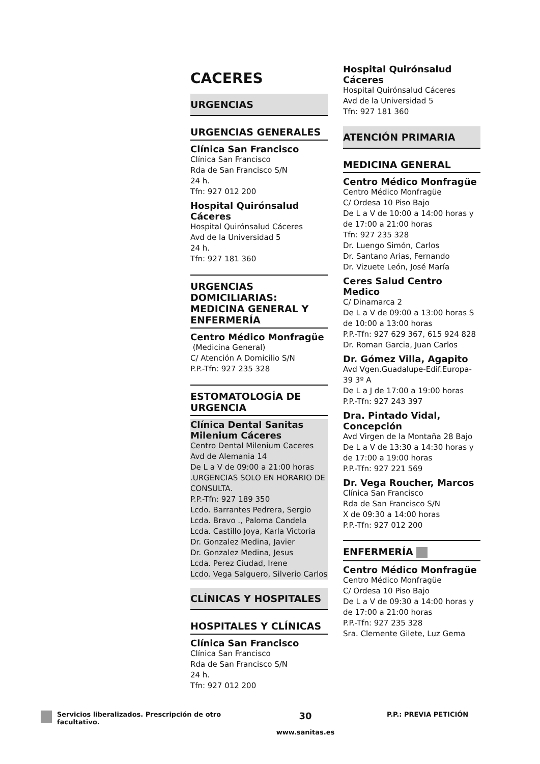CACERES
URGENCIAS
URGENCIAS GENERALES
Clínica San Francisco
Clínica San Francisco
Rda de San Francisco S/N
24 h.
Tfn: 927 012 200
Hospital Quirónsalud Cáceres
Hospital Quirónsalud Cáceres
Avd de la Universidad 5
24 h.
Tfn: 927 181 360
URGENCIAS DOMICILIARIAS: MEDICINA GENERAL Y ENFERMERÍA
Centro Médico Monfragüe
(Medicina General)
C/ Atención A Domicilio S/N
P.P.-Tfn: 927 235 328
ESTOMATOLOGÍA DE URGENCIA
Clínica Dental Sanitas Milenium Cáceres
Centro Dental Milenium Caceres
Avd de Alemania 14
De L a V de 09:00 a 21:00 horas .URGENCIAS SOLO EN HORARIO DE CONSULTA.
P.P.-Tfn: 927 189 350
Lcdo. Barrantes Pedrera, Sergio
Lcda. Bravo ., Paloma Candela
Lcda. Castillo Joya, Karla Victoria
Dr. Gonzalez Medina, Javier
Dr. Gonzalez Medina, Jesus
Lcda. Perez Ciudad, Irene
Lcdo. Vega Salguero, Silverio Carlos
CLÍNICAS Y HOSPITALES
HOSPITALES Y CLÍNICAS
Clínica San Francisco
Clínica San Francisco
Rda de San Francisco S/N
24 h.
Tfn: 927 012 200
Hospital Quirónsalud Cáceres
Hospital Quirónsalud Cáceres
Avd de la Universidad 5
Tfn: 927 181 360
ATENCIÓN PRIMARIA
MEDICINA GENERAL
Centro Médico Monfragüe
Centro Médico Monfragüe
C/ Ordesa 10 Piso Bajo
De L a V de 10:00 a 14:00 horas y de 17:00 a 21:00 horas
Tfn: 927 235 328
Dr. Luengo Simón, Carlos
Dr. Santano Arias, Fernando
Dr. Vizuete León, José María
Ceres Salud Centro Medico
C/ Dinamarca 2
De L a V de 09:00 a 13:00 horas S de 10:00 a 13:00 horas
P.P.-Tfn: 927 629 367, 615 924 828
Dr. Roman Garcia, Juan Carlos
Dr. Gómez Villa, Agapito
Avd Vgen.Guadalupe-Edif.Europa-39 3º A
De L a J de 17:00 a 19:00 horas
P.P.-Tfn: 927 243 397
Dra. Pintado Vidal, Concepción
Avd Virgen de la Montaña 28 Bajo
De L a V de 13:30 a 14:30 horas y de 17:00 a 19:00 horas
P.P.-Tfn: 927 221 569
Dr. Vega Roucher, Marcos
Clínica San Francisco
Rda de San Francisco S/N
X de 09:30 a 14:00 horas
P.P.-Tfn: 927 012 200
ENFERMERÍA
Centro Médico Monfragüe
Centro Médico Monfragüe
C/ Ordesa 10 Piso Bajo
De L a V de 09:30 a 14:00 horas y de 17:00 a 21:00 horas
P.P.-Tfn: 927 235 328
Sra. Clemente Gilete, Luz Gema
Servicios liberalizados. Prescripción de otro facultativo.
30
www.sanitas.es
P.P.: PREVIA PETICIÓN